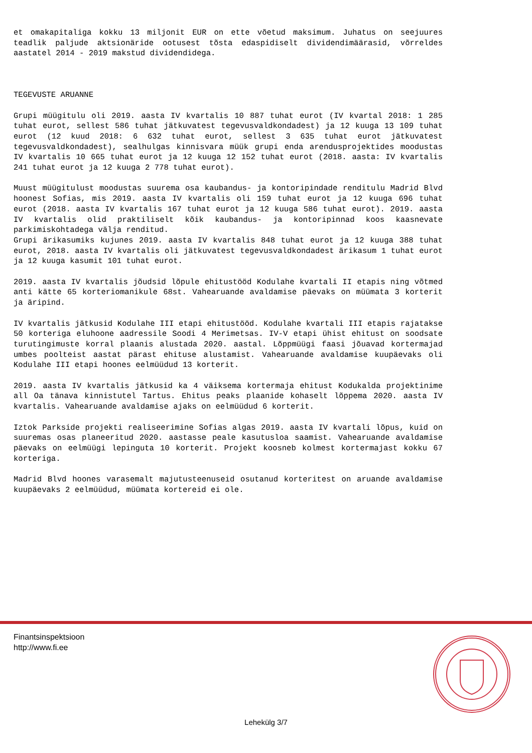et omakapitaliga kokku 13 miljonit EUR on ette võetud maksimum. Juhatus on seejuures teadlik paljude aktsionäride ootusest tõsta edaspidiselt dividendimäärasid, võrreldes aastatel 2014 - 2019 makstud dividendidega.
TEGEVUSTE ARUANNE
Grupi müügitulu oli 2019. aasta IV kvartalis 10 887 tuhat eurot (IV kvartal 2018: 1 285 tuhat eurot, sellest 586 tuhat jätkuvatest tegevusvaldkondadest) ja 12 kuuga 13 109 tuhat eurot (12 kuud 2018: 6 632 tuhat eurot, sellest 3 635 tuhat eurot jätkuvatest tegevusvaldkondadest), sealhulgas kinnisvara müük grupi enda arendusprojektides moodustas IV kvartalis 10 665 tuhat eurot ja 12 kuuga 12 152 tuhat eurot (2018. aasta: IV kvartalis 241 tuhat eurot ja 12 kuuga 2 778 tuhat eurot).
Muust müügitulust moodustas suurema osa kaubandus- ja kontoripindade renditulu Madrid Blvd hoonest Sofias, mis 2019. aasta IV kvartalis oli 159 tuhat eurot ja 12 kuuga 696 tuhat eurot (2018. aasta IV kvartalis 167 tuhat eurot ja 12 kuuga 586 tuhat eurot). 2019. aasta IV kvartalis olid praktiliselt kõik kaubandus- ja kontoripinnad koos kaasnevate parkimiskohtadega välja renditud.
Grupi ärikasumiks kujunes 2019. aasta IV kvartalis 848 tuhat eurot ja 12 kuuga 388 tuhat eurot, 2018. aasta IV kvartalis oli jätkuvatest tegevusvaldkondadest ärikasum 1 tuhat eurot ja 12 kuuga kasumit 101 tuhat eurot.
2019. aasta IV kvartalis jõudsid lõpule ehitustööd Kodulahe kvartali II etapis ning võtmed anti kätte 65 korteriomanikule 68st. Vahearuande avaldamise päevaks on müümata 3 korterit ja äripind.
IV kvartalis jätkusid Kodulahe III etapi ehitustööd. Kodulahe kvartali III etapis rajatakse 50 korteriga eluhoone aadressile Soodi 4 Merimetsas. IV-V etapi ühist ehitust on soodsate turutingimuste korral plaanis alustada 2020. aastal. Lõppmüügi faasi jõuavad kortermajad umbes poolteist aastat pärast ehituse alustamist. Vahearuande avaldamise kuupäevaks oli Kodulahe III etapi hoones eelmüüdud 13 korterit.
2019. aasta IV kvartalis jätkusid ka 4 väiksema kortermaja ehitust Kodukalda projektinime all Oa tänava kinnistutel Tartus. Ehitus peaks plaanide kohaselt lõppema 2020. aasta IV kvartalis. Vahearuande avaldamise ajaks on eelmüüdud 6 korterit.
Iztok Parkside projekti realiseerimine Sofias algas 2019. aasta IV kvartali lõpus, kuid on suuremas osas planeeritud 2020. aastasse peale kasutusloa saamist. Vahearuande avaldamise päevaks on eelmüügi lepinguta 10 korterit. Projekt koosneb kolmest kortermajast kokku 67 korteriga.
Madrid Blvd hoones varasemalt majutusteenuseid osutanud korteritest on aruande avaldamise kuupäevaks 2 eelmüüdud, müümata kortereid ei ole.
Finantsinspektsioon
http://www.fi.ee
Lehekülg 3/7